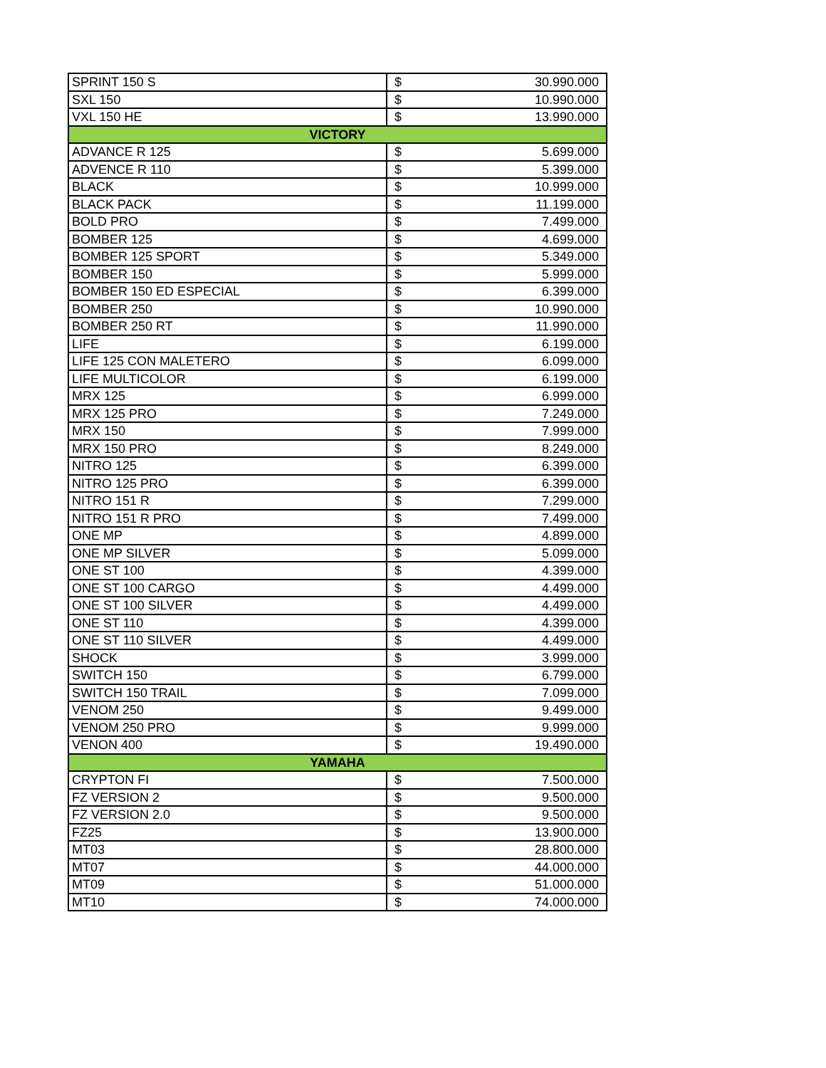| SPRINT 150 S | $ | 30.990.000 |
| SXL 150 | $ | 10.990.000 |
| VXL 150 HE | $ | 13.990.000 |
| VICTORY | | |
| ADVANCE R 125 | $ | 5.699.000 |
| ADVENCE R 110 | $ | 5.399.000 |
| BLACK | $ | 10.999.000 |
| BLACK PACK | $ | 11.199.000 |
| BOLD PRO | $ | 7.499.000 |
| BOMBER 125 | $ | 4.699.000 |
| BOMBER 125 SPORT | $ | 5.349.000 |
| BOMBER 150 | $ | 5.999.000 |
| BOMBER 150 ED ESPECIAL | $ | 6.399.000 |
| BOMBER 250 | $ | 10.990.000 |
| BOMBER 250 RT | $ | 11.990.000 |
| LIFE | $ | 6.199.000 |
| LIFE 125 CON MALETERO | $ | 6.099.000 |
| LIFE MULTICOLOR | $ | 6.199.000 |
| MRX 125 | $ | 6.999.000 |
| MRX 125 PRO | $ | 7.249.000 |
| MRX 150 | $ | 7.999.000 |
| MRX 150 PRO | $ | 8.249.000 |
| NITRO 125 | $ | 6.399.000 |
| NITRO 125 PRO | $ | 6.399.000 |
| NITRO 151 R | $ | 7.299.000 |
| NITRO 151 R PRO | $ | 7.499.000 |
| ONE MP | $ | 4.899.000 |
| ONE MP SILVER | $ | 5.099.000 |
| ONE ST 100 | $ | 4.399.000 |
| ONE ST 100 CARGO | $ | 4.499.000 |
| ONE ST 100 SILVER | $ | 4.499.000 |
| ONE ST 110 | $ | 4.399.000 |
| ONE ST 110 SILVER | $ | 4.499.000 |
| SHOCK | $ | 3.999.000 |
| SWITCH 150 | $ | 6.799.000 |
| SWITCH 150 TRAIL | $ | 7.099.000 |
| VENOM 250 | $ | 9.499.000 |
| VENOM 250 PRO | $ | 9.999.000 |
| VENON 400 | $ | 19.490.000 |
| YAMAHA | | |
| CRYPTON FI | $ | 7.500.000 |
| FZ VERSION 2 | $ | 9.500.000 |
| FZ VERSION 2.0 | $ | 9.500.000 |
| FZ25 | $ | 13.900.000 |
| MT03 | $ | 28.800.000 |
| MT07 | $ | 44.000.000 |
| MT09 | $ | 51.000.000 |
| MT10 | $ | 74.000.000 |